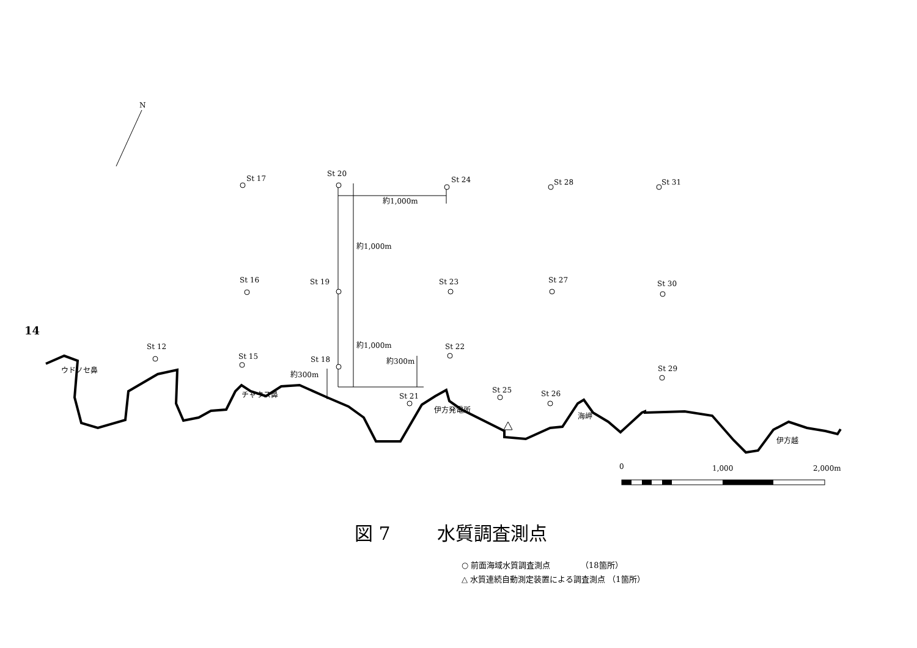14
N
St 17
St 20
St 24
St 28
St 31
約1,000m
約1,000m
St 16
St 19
St 23
St 27
St 30
St 12
St 15
St 18
約1,000m
St 22
約300m
St 29
約300m
St 21
St 25
St 26
ウドノセ鼻
チャウス鼻
伊方発電所
海岬
伊方越
0
1,000
2,000m
図 7 水質調査測点
○ 前面海域水質調査測点 （18箇所）
△ 水質連続自動測定装置による調査測点 （1箇所）